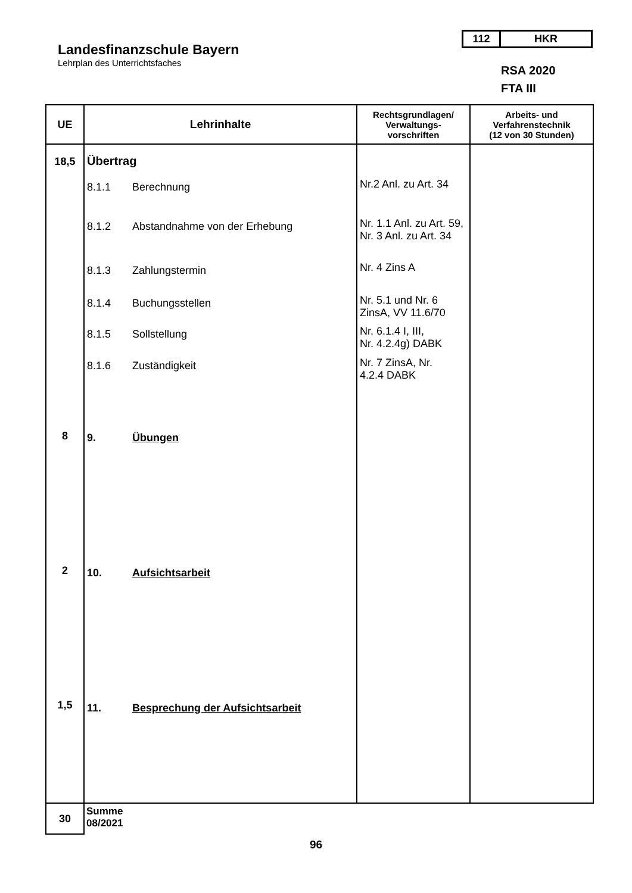Landesfinanzschule Bayern
Lehrplan des Unterrichtsfaches
112 HKR
RSA 2020
FTA III
| UE | Lehrinhalte | Rechtsgrundlagen/ Verwaltungs- vorschriften | Arbeits- und Verfahrenstechnik (12 von 30 Stunden) |
| --- | --- | --- | --- |
| 18,5 8 2 1,5 | Übertrag 8.1.1 Berechnung 8.1.2 Abstandnahme von der Erhebung 8.1.3 Zahlungstermin 8.1.4 Buchungsstellen 8.1.5 Sollstellung 8.1.6 Zuständigkeit 9. Übungen 10. Aufsichtsarbeit 11. Besprechung der Aufsichtsarbeit | Nr.2 Anl. zu Art. 34 Nr. 1.1 Anl. zu Art. 59, Nr. 3 Anl. zu Art. 34 Nr. 4 Zins A Nr. 5.1 und Nr. 6 ZinsA, VV 11.6/70 Nr. 6.1.4 I, III, Nr. 4.2.4g) DABK Nr. 7 ZinsA, Nr. 4.2.4 DABK | |
| 30 | Summe 08/2021 | | |
96